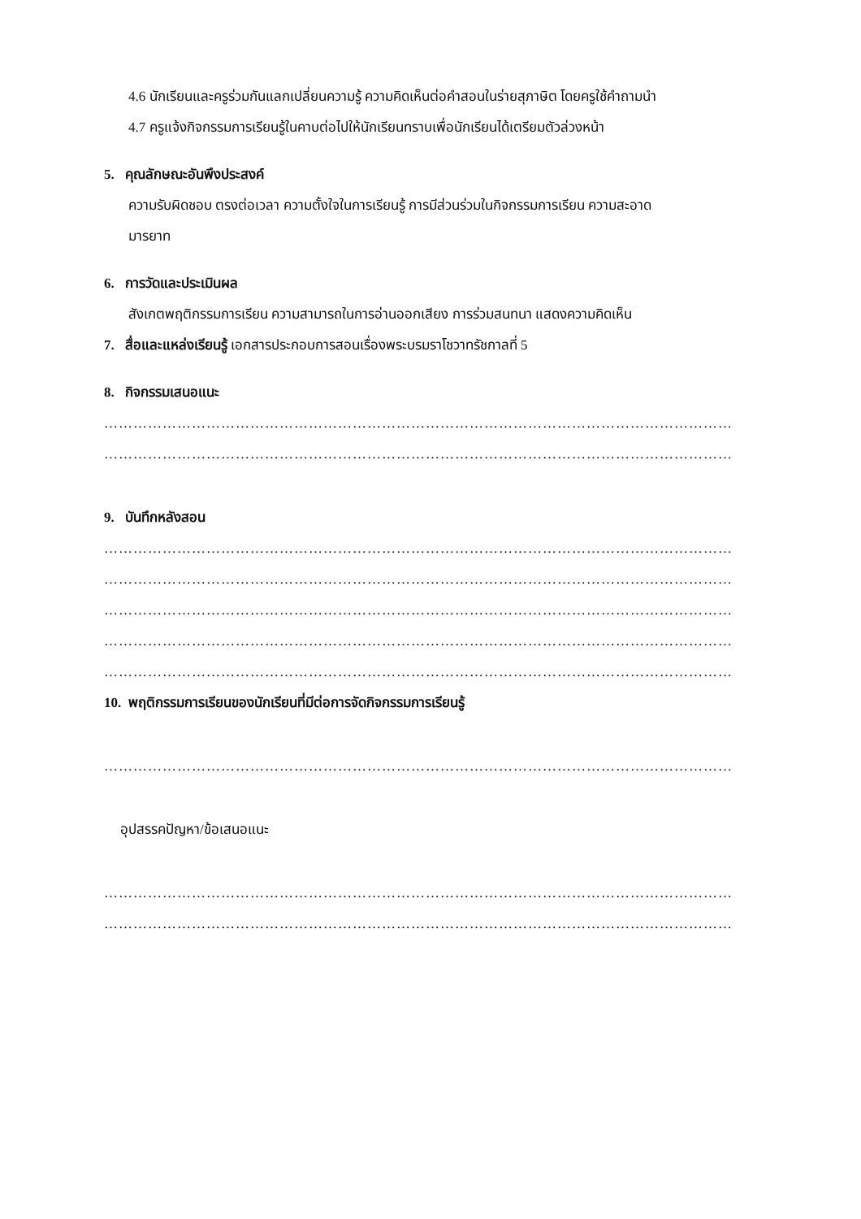4.6 นักเรียนและครูร่วมกันแลกเปลี่ยนความรู้ ความคิดเห็นต่อคำสอนในร่ายสุภาษิต โดยครูใช้คำถามนำ
4.7 ครูแจ้งกิจกรรมการเรียนรู้ในคาบต่อไปให้นักเรียนทราบเพื่อนักเรียนได้เตรียมตัวล่วงหน้า
5. คุณลักษณะอันพึงประสงค์
ความรับผิดชอบ ตรงต่อเวลา ความตั้งใจในการเรียนรู้ การมีส่วนร่วมในกิจกรรมการเรียน ความสะอาด
มารยาท
6. การวัดและประเมินผล
สังเกตพฤติกรรมการเรียน ความสามารถในการอ่านออกเสียง การร่วมสนทนา แสดงความคิดเห็น
7. สื่อและแหล่งเรียนรู้ เอกสารประกอบการสอนเรื่องพระบรมราโชวาทรัชกาลที่ 5
8. กิจกรรมเสนอแนะ
…………………………………………………………………………………………………………………
…………………………………………………………………………………………………………………
9. บันทึกหลังสอน
…………………………………………………………………………………………………………………
…………………………………………………………………………………………………………………
…………………………………………………………………………………………………………………
…………………………………………………………………………………………………………………
…………………………………………………………………………………………………………………
10. พฤติกรรมการเรียนของนักเรียนที่มีต่อการจัดกิจกรรมการเรียนรู้
…………………………………………………………………………………………………………………
อุปสรรคปัญหา/ข้อเสนอแนะ
…………………………………………………………………………………………………………………
…………………………………………………………………………………………………………………